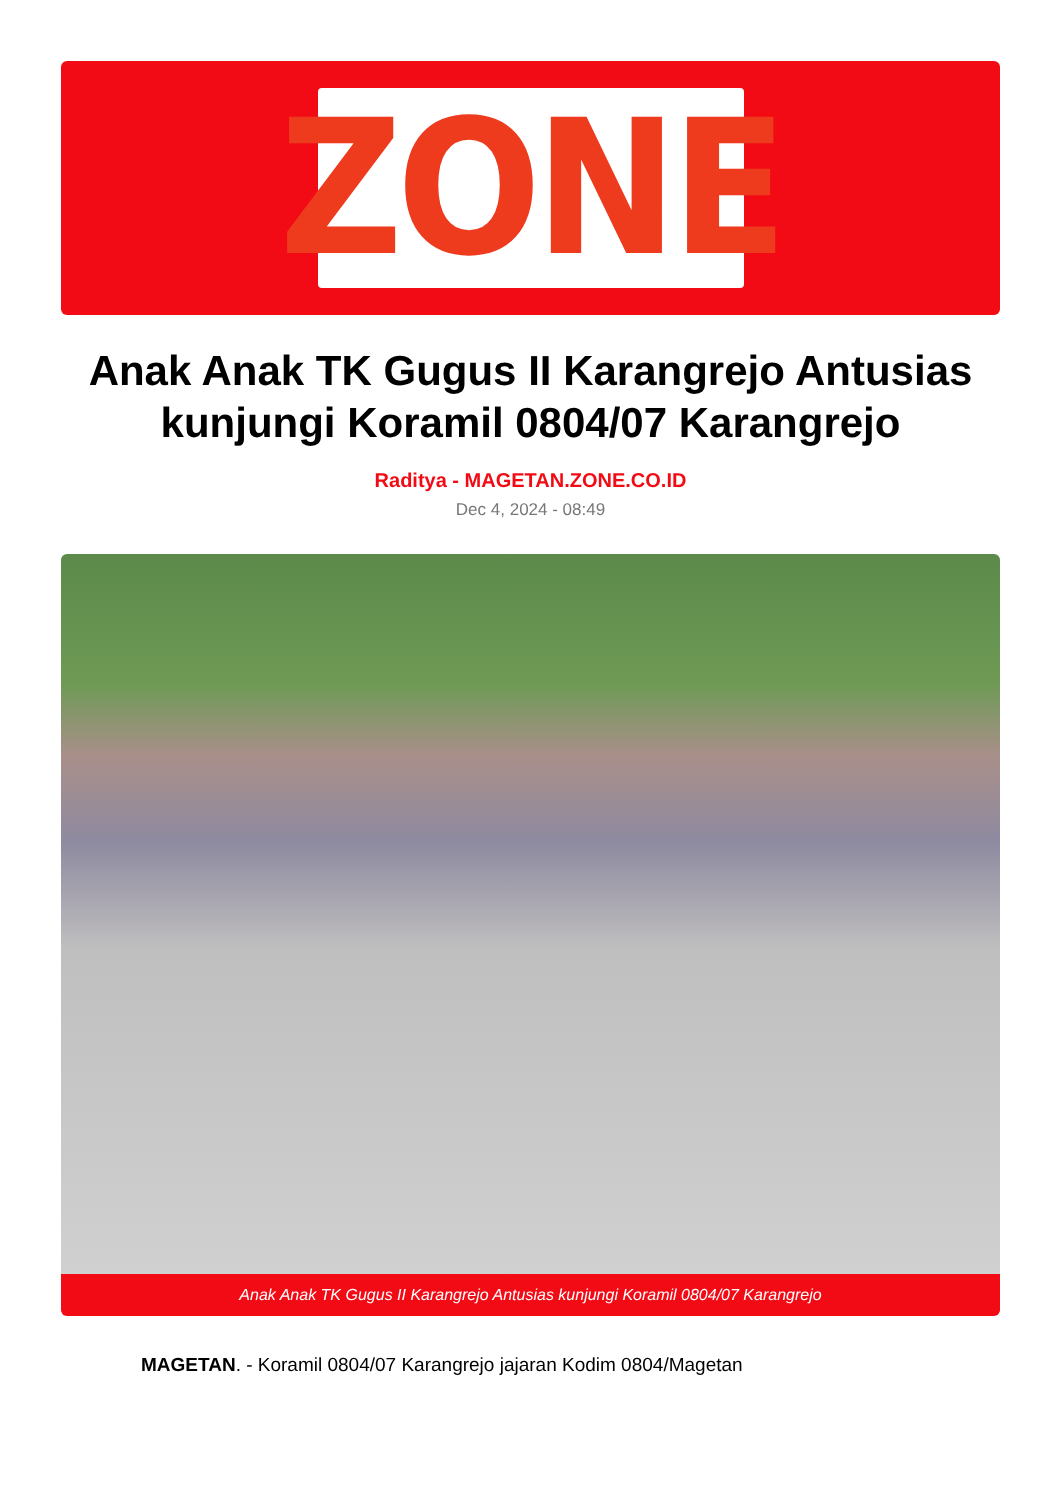ZONE
Anak Anak TK Gugus II Karangrejo Antusias kunjungi Koramil 0804/07 Karangrejo
Raditya - MAGETAN.ZONE.CO.ID
Dec 4, 2024 - 08:49
Anak Anak TK Gugus II Karangrejo Antusias kunjungi Koramil 0804/07 Karangrejo
MAGETAN. - Koramil 0804/07 Karangrejo jajaran Kodim 0804/Magetan